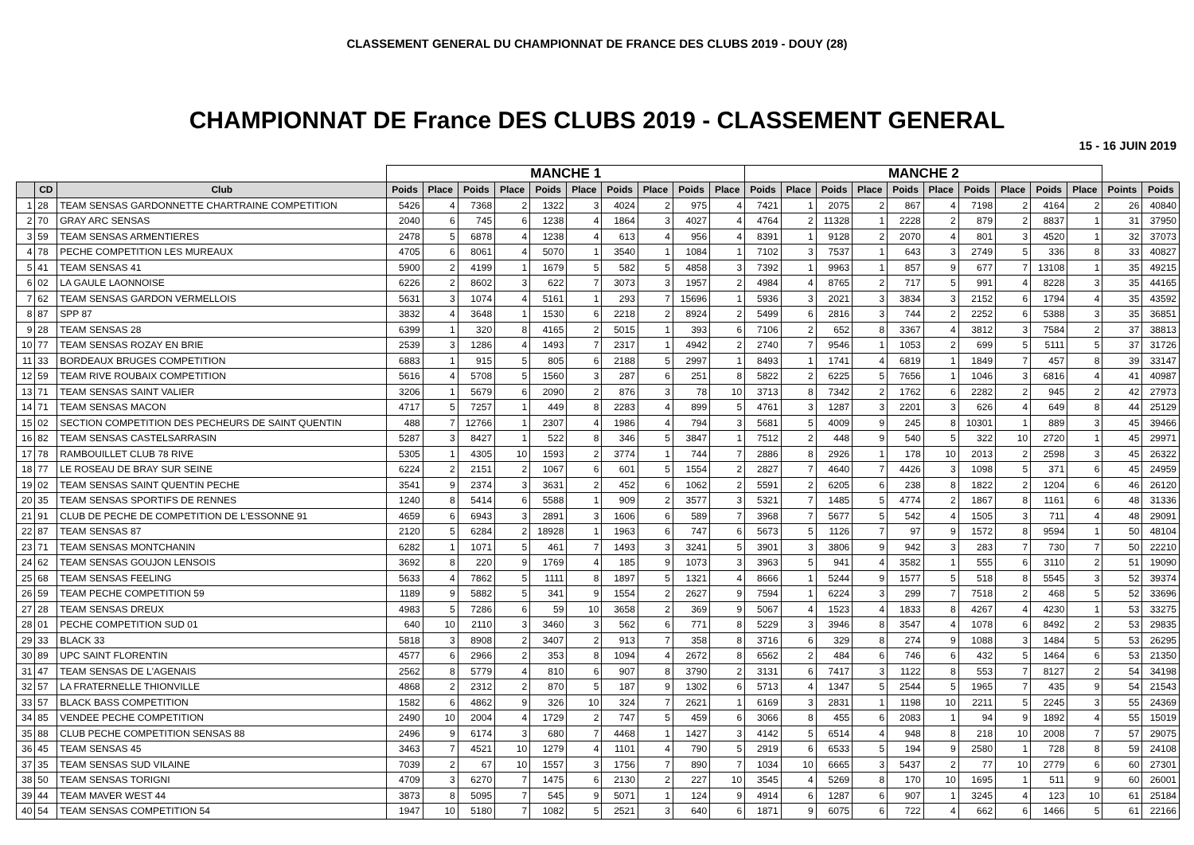CLASSEMENT GENERAL DU CHAMPIONNAT DE FRANCE DES CLUBS 2019 - DOUY (28)
CHAMPIONNAT DE France DES CLUBS 2019 - CLASSEMENT GENERAL
15 - 16 JUIN 2019
| | | | MANCHE 1 | | | | | | | | | | MANCHE 2 | | | | | | | | | | | |
| | CD | Club | Poids | Place | Poids | Place | Poids | Place | Poids | Place | Poids | Place | Poids | Place | Poids | Place | Poids | Place | Poids | Place | Poids | Place | Points | Poids |
| 1 | 28 | TEAM SENSAS GARDONNETTE CHARTRAINE COMPETITION | 5426 | 4 | 7368 | 2 | 1322 | 3 | 4024 | 2 | 975 | 4 | 7421 | 1 | 2075 | 2 | 867 | 4 | 7198 | 2 | 4164 | 2 | 26 | 40840 |
| 2 | 70 | GRAY ARC SENSAS | 2040 | 6 | 745 | 6 | 1238 | 4 | 1864 | 3 | 4027 | 4 | 4764 | 2 | 11328 | 1 | 2228 | 2 | 879 | 2 | 8837 | 1 | 31 | 37950 |
| 3 | 59 | TEAM SENSAS ARMENTIERES | 2478 | 5 | 6878 | 4 | 1238 | 4 | 613 | 4 | 956 | 4 | 8391 | 1 | 9128 | 2 | 2070 | 4 | 801 | 3 | 4520 | 1 | 32 | 37073 |
| 4 | 78 | PECHE COMPETITION LES MUREAUX | 4705 | 6 | 8061 | 4 | 5070 | 1 | 3540 | 1 | 1084 | 1 | 7102 | 3 | 7537 | 1 | 643 | 3 | 2749 | 5 | 336 | 8 | 33 | 40827 |
| 5 | 41 | TEAM SENSAS 41 | 5900 | 2 | 4199 | 1 | 1679 | 5 | 582 | 5 | 4858 | 3 | 7392 | 1 | 9963 | 1 | 857 | 9 | 677 | 7 | 13108 | 1 | 35 | 49215 |
| 6 | 02 | LA GAULE LAONNOISE | 6226 | 2 | 8602 | 3 | 622 | 7 | 3073 | 3 | 1957 | 2 | 4984 | 4 | 8765 | 2 | 717 | 5 | 991 | 4 | 8228 | 3 | 35 | 44165 |
| 7 | 62 | TEAM SENSAS GARDON VERMELLOIS | 5631 | 3 | 1074 | 4 | 5161 | 1 | 293 | 7 | 15696 | 1 | 5936 | 3 | 2021 | 3 | 3834 | 3 | 2152 | 6 | 1794 | 4 | 35 | 43592 |
| 8 | 87 | SPP 87 | 3832 | 4 | 3648 | 1 | 1530 | 6 | 2218 | 2 | 8924 | 2 | 5499 | 6 | 2816 | 3 | 744 | 2 | 2252 | 6 | 5388 | 3 | 35 | 36851 |
| 9 | 28 | TEAM SENSAS 28 | 6399 | 1 | 320 | 8 | 4165 | 2 | 5015 | 1 | 393 | 6 | 7106 | 2 | 652 | 8 | 3367 | 4 | 3812 | 3 | 7584 | 2 | 37 | 38813 |
| 10 | 77 | TEAM SENSAS ROZAY EN BRIE | 2539 | 3 | 1286 | 4 | 1493 | 7 | 2317 | 1 | 4942 | 2 | 2740 | 7 | 9546 | 1 | 1053 | 2 | 699 | 5 | 5111 | 5 | 37 | 31726 |
| 11 | 33 | BORDEAUX BRUGES COMPETITION | 6883 | 1 | 915 | 5 | 805 | 6 | 2188 | 5 | 2997 | 1 | 8493 | 1 | 1741 | 4 | 6819 | 1 | 1849 | 7 | 457 | 8 | 39 | 33147 |
| 12 | 59 | TEAM RIVE ROUBAIX COMPETITION | 5616 | 4 | 5708 | 5 | 1560 | 3 | 287 | 6 | 251 | 8 | 5822 | 2 | 6225 | 5 | 7656 | 1 | 1046 | 3 | 6816 | 4 | 41 | 40987 |
| 13 | 71 | TEAM SENSAS SAINT VALIER | 3206 | 1 | 5679 | 6 | 2090 | 2 | 876 | 3 | 78 | 10 | 3713 | 8 | 7342 | 2 | 1762 | 6 | 2282 | 2 | 945 | 2 | 42 | 27973 |
| 14 | 71 | TEAM SENSAS MACON | 4717 | 5 | 7257 | 1 | 449 | 8 | 2283 | 4 | 899 | 5 | 4761 | 3 | 1287 | 3 | 2201 | 3 | 626 | 4 | 649 | 8 | 44 | 25129 |
| 15 | 02 | SECTION COMPETITION DES PECHEURS DE SAINT QUENTIN | 488 | 7 | 12766 | 1 | 2307 | 4 | 1986 | 4 | 794 | 3 | 5681 | 5 | 4009 | 9 | 245 | 8 | 10301 | 1 | 889 | 3 | 45 | 39466 |
| 16 | 82 | TEAM SENSAS CASTELSARRASIN | 5287 | 3 | 8427 | 1 | 522 | 8 | 346 | 5 | 3847 | 1 | 7512 | 2 | 448 | 9 | 540 | 5 | 322 | 10 | 2720 | 1 | 45 | 29971 |
| 17 | 78 | RAMBOUILLET CLUB 78 RIVE | 5305 | 1 | 4305 | 10 | 1593 | 2 | 3774 | 1 | 744 | 7 | 2886 | 8 | 2926 | 1 | 178 | 10 | 2013 | 2 | 2598 | 3 | 45 | 26322 |
| 18 | 77 | LE ROSEAU DE BRAY SUR SEINE | 6224 | 2 | 2151 | 2 | 1067 | 6 | 601 | 5 | 1554 | 2 | 2827 | 7 | 4640 | 7 | 4426 | 3 | 1098 | 5 | 371 | 6 | 45 | 24959 |
| 19 | 02 | TEAM SENSAS SAINT QUENTIN PECHE | 3541 | 9 | 2374 | 3 | 3631 | 2 | 452 | 6 | 1062 | 2 | 5591 | 2 | 6205 | 6 | 238 | 8 | 1822 | 2 | 1204 | 6 | 46 | 26120 |
| 20 | 35 | TEAM SENSAS SPORTIFS DE RENNES | 1240 | 8 | 5414 | 6 | 5588 | 1 | 909 | 2 | 3577 | 3 | 5321 | 7 | 1485 | 5 | 4774 | 2 | 1867 | 8 | 1161 | 6 | 48 | 31336 |
| 21 | 91 | CLUB DE PECHE DE COMPETITION DE L'ESSONNE 91 | 4659 | 6 | 6943 | 3 | 2891 | 3 | 1606 | 6 | 589 | 7 | 3968 | 7 | 5677 | 5 | 542 | 4 | 1505 | 3 | 711 | 4 | 48 | 29091 |
| 22 | 87 | TEAM SENSAS 87 | 2120 | 5 | 6284 | 2 | 18928 | 1 | 1963 | 6 | 747 | 6 | 5673 | 5 | 1126 | 7 | 97 | 9 | 1572 | 8 | 9594 | 1 | 50 | 48104 |
| 23 | 71 | TEAM SENSAS MONTCHANIN | 6282 | 1 | 1071 | 5 | 461 | 7 | 1493 | 3 | 3241 | 5 | 3901 | 3 | 3806 | 9 | 942 | 3 | 283 | 7 | 730 | 7 | 50 | 22210 |
| 24 | 62 | TEAM SENSAS GOUJON LENSOIS | 3692 | 8 | 220 | 9 | 1769 | 4 | 185 | 9 | 1073 | 3 | 3963 | 5 | 941 | 4 | 3582 | 1 | 555 | 6 | 3110 | 2 | 51 | 19090 |
| 25 | 68 | TEAM SENSAS FEELING | 5633 | 4 | 7862 | 5 | 1111 | 8 | 1897 | 5 | 1321 | 4 | 8666 | 1 | 5244 | 9 | 1577 | 5 | 518 | 8 | 5545 | 3 | 52 | 39374 |
| 26 | 59 | TEAM PECHE COMPETITION 59 | 1189 | 9 | 5882 | 5 | 341 | 9 | 1554 | 2 | 2627 | 9 | 7594 | 1 | 6224 | 3 | 299 | 7 | 7518 | 2 | 468 | 5 | 52 | 33696 |
| 27 | 28 | TEAM SENSAS DREUX | 4983 | 5 | 7286 | 6 | 59 | 10 | 3658 | 2 | 369 | 9 | 5067 | 4 | 1523 | 4 | 1833 | 8 | 4267 | 4 | 4230 | 1 | 53 | 33275 |
| 28 | 01 | PECHE COMPETITION SUD 01 | 640 | 10 | 2110 | 3 | 3460 | 3 | 562 | 6 | 771 | 8 | 5229 | 3 | 3946 | 8 | 3547 | 4 | 1078 | 6 | 8492 | 2 | 53 | 29835 |
| 29 | 33 | BLACK 33 | 5818 | 3 | 8908 | 2 | 3407 | 2 | 913 | 7 | 358 | 8 | 3716 | 6 | 329 | 8 | 274 | 9 | 1088 | 3 | 1484 | 5 | 53 | 26295 |
| 30 | 89 | UPC SAINT FLORENTIN | 4577 | 6 | 2966 | 2 | 353 | 8 | 1094 | 4 | 2672 | 8 | 6562 | 2 | 484 | 6 | 746 | 6 | 432 | 5 | 1464 | 6 | 53 | 21350 |
| 31 | 47 | TEAM SENSAS DE L'AGENAIS | 2562 | 8 | 5779 | 4 | 810 | 6 | 907 | 8 | 3790 | 2 | 3131 | 6 | 7417 | 3 | 1122 | 8 | 553 | 7 | 8127 | 2 | 54 | 34198 |
| 32 | 57 | LA FRATERNELLE THIONVILLE | 4868 | 2 | 2312 | 2 | 870 | 5 | 187 | 9 | 1302 | 6 | 5713 | 4 | 1347 | 5 | 2544 | 5 | 1965 | 7 | 435 | 9 | 54 | 21543 |
| 33 | 57 | BLACK BASS COMPETITION | 1582 | 6 | 4862 | 9 | 326 | 10 | 324 | 7 | 2621 | 1 | 6169 | 3 | 2831 | 1 | 1198 | 10 | 2211 | 5 | 2245 | 3 | 55 | 24369 |
| 34 | 85 | VENDEE PECHE COMPETITION | 2490 | 10 | 2004 | 4 | 1729 | 2 | 747 | 5 | 459 | 6 | 3066 | 8 | 455 | 6 | 2083 | 1 | 94 | 9 | 1892 | 4 | 55 | 15019 |
| 35 | 88 | CLUB PECHE COMPETITION SENSAS 88 | 2496 | 9 | 6174 | 3 | 680 | 7 | 4468 | 1 | 1427 | 3 | 4142 | 5 | 6514 | 4 | 948 | 8 | 218 | 10 | 2008 | 7 | 57 | 29075 |
| 36 | 45 | TEAM SENSAS 45 | 3463 | 7 | 4521 | 10 | 1279 | 4 | 1101 | 4 | 790 | 5 | 2919 | 6 | 6533 | 5 | 194 | 9 | 2580 | 1 | 728 | 8 | 59 | 24108 |
| 37 | 35 | TEAM SENSAS SUD VILAINE | 7039 | 2 | 67 | 10 | 1557 | 3 | 1756 | 7 | 890 | 7 | 1034 | 10 | 6665 | 3 | 5437 | 2 | 77 | 10 | 2779 | 6 | 60 | 27301 |
| 38 | 50 | TEAM SENSAS TORIGNI | 4709 | 3 | 6270 | 7 | 1475 | 6 | 2130 | 2 | 227 | 10 | 3545 | 4 | 5269 | 8 | 170 | 10 | 1695 | 1 | 511 | 9 | 60 | 26001 |
| 39 | 44 | TEAM MAVER WEST 44 | 3873 | 8 | 5095 | 7 | 545 | 9 | 5071 | 1 | 124 | 9 | 4914 | 6 | 1287 | 6 | 907 | 1 | 3245 | 4 | 123 | 10 | 61 | 25184 |
| 40 | 54 | TEAM SENSAS COMPETITION 54 | 1947 | 10 | 5180 | 7 | 1082 | 5 | 2521 | 3 | 640 | 6 | 1871 | 9 | 6075 | 6 | 722 | 4 | 662 | 6 | 1466 | 5 | 61 | 22166 |